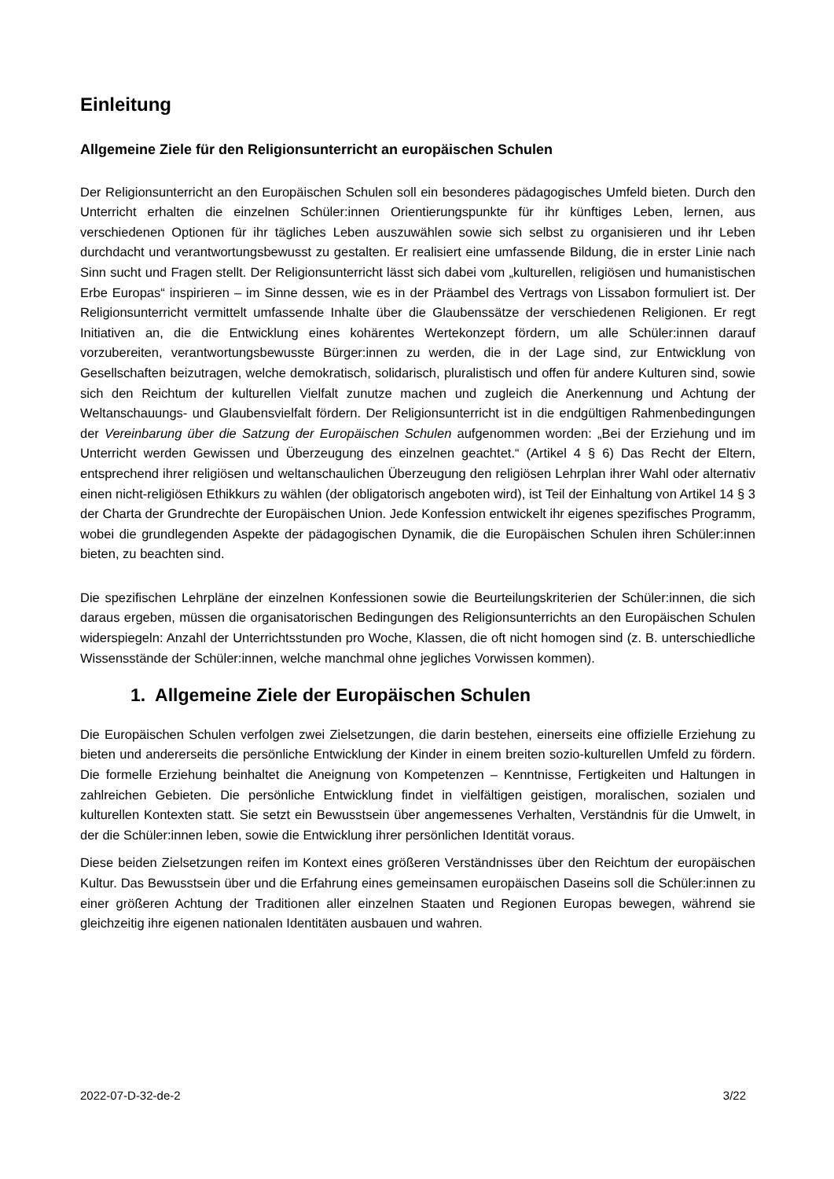Einleitung
Allgemeine Ziele für den Religionsunterricht an europäischen Schulen
Der Religionsunterricht an den Europäischen Schulen soll ein besonderes pädagogisches Umfeld bieten. Durch den Unterricht erhalten die einzelnen Schüler:innen Orientierungspunkte für ihr künftiges Leben, lernen, aus verschiedenen Optionen für ihr tägliches Leben auszuwählen sowie sich selbst zu organisieren und ihr Leben durchdacht und verantwortungsbewusst zu gestalten. Er realisiert eine umfassende Bildung, die in erster Linie nach Sinn sucht und Fragen stellt. Der Religionsunterricht lässt sich dabei vom „kulturellen, religiösen und humanistischen Erbe Europas“ inspirieren – im Sinne dessen, wie es in der Präambel des Vertrags von Lissabon formuliert ist. Der Religionsunterricht vermittelt umfassende Inhalte über die Glaubenssätze der verschiedenen Religionen. Er regt Initiativen an, die die Entwicklung eines kohärentes Wertekonzept fördern, um alle Schüler:innen darauf vorzubereiten, verantwortungsbewusste Bürger:innen zu werden, die in der Lage sind, zur Entwicklung von Gesellschaften beizutragen, welche demokratisch, solidarisch, pluralistisch und offen für andere Kulturen sind, sowie sich den Reichtum der kulturellen Vielfalt zunutze machen und zugleich die Anerkennung und Achtung der Weltanschauungs- und Glaubensvielfalt fördern. Der Religionsunterricht ist in die endgültigen Rahmenbedingungen der Vereinbarung über die Satzung der Europäischen Schulen aufgenommen worden: „Bei der Erziehung und im Unterricht werden Gewissen und Überzeugung des einzelnen geachtet.“ (Artikel 4 § 6) Das Recht der Eltern, entsprechend ihrer religiösen und weltanschaulichen Überzeugung den religiösen Lehrplan ihrer Wahl oder alternativ einen nicht-religiösen Ethikkurs zu wählen (der obligatorisch angeboten wird), ist Teil der Einhaltung von Artikel 14 § 3 der Charta der Grundrechte der Europäischen Union. Jede Konfession entwickelt ihr eigenes spezifisches Programm, wobei die grundlegenden Aspekte der pädagogischen Dynamik, die die Europäischen Schulen ihren Schüler:innen bieten, zu beachten sind.
Die spezifischen Lehrpläne der einzelnen Konfessionen sowie die Beurteilungskriterien der Schüler:innen, die sich daraus ergeben, müssen die organisatorischen Bedingungen des Religionsunterrichts an den Europäischen Schulen widerspiegeln: Anzahl der Unterrichtsstunden pro Woche, Klassen, die oft nicht homogen sind (z. B. unterschiedliche Wissensstände der Schüler:innen, welche manchmal ohne jegliches Vorwissen kommen).
1. Allgemeine Ziele der Europäischen Schulen
Die Europäischen Schulen verfolgen zwei Zielsetzungen, die darin bestehen, einerseits eine offizielle Erziehung zu bieten und andererseits die persönliche Entwicklung der Kinder in einem breiten sozio-kulturellen Umfeld zu fördern. Die formelle Erziehung beinhaltet die Aneignung von Kompetenzen – Kenntnisse, Fertigkeiten und Haltungen in zahlreichen Gebieten. Die persönliche Entwicklung findet in vielfältigen geistigen, moralischen, sozialen und kulturellen Kontexten statt. Sie setzt ein Bewusstsein über angemessenes Verhalten, Verständnis für die Umwelt, in der die Schüler:innen leben, sowie die Entwicklung ihrer persönlichen Identität voraus.
Diese beiden Zielsetzungen reifen im Kontext eines größeren Verständnisses über den Reichtum der europäischen Kultur. Das Bewusstsein über und die Erfahrung eines gemeinsamen europäischen Daseins soll die Schüler:innen zu einer größeren Achtung der Traditionen aller einzelnen Staaten und Regionen Europas bewegen, während sie gleichzeitig ihre eigenen nationalen Identitäten ausbauen und wahren.
2022-07-D-32-de-2 3/22